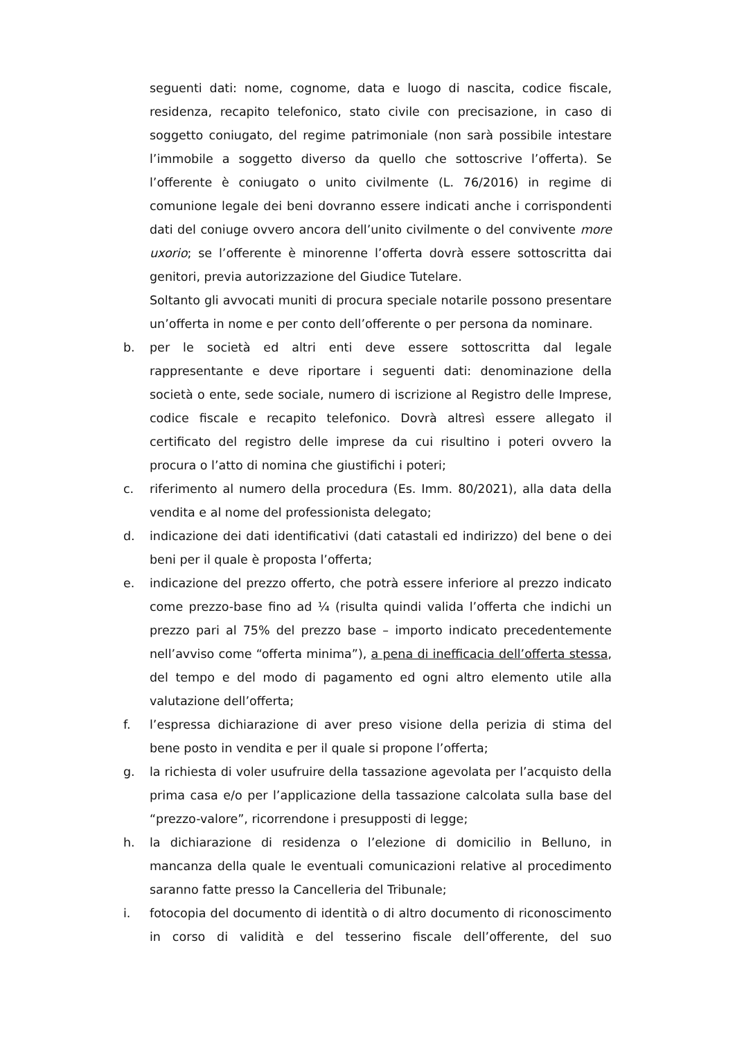seguenti dati: nome, cognome, data e luogo di nascita, codice fiscale, residenza, recapito telefonico, stato civile con precisazione, in caso di soggetto coniugato, del regime patrimoniale (non sarà possibile intestare l’immobile a soggetto diverso da quello che sottoscrive l’offerta). Se l’offerente è coniugato o unito civilmente (L. 76/2016) in regime di comunione legale dei beni dovranno essere indicati anche i corrispondenti dati del coniuge ovvero ancora dell’unito civilmente o del convivente more uxorio; se l’offerente è minorenne l’offerta dovrà essere sottoscritta dai genitori, previa autorizzazione del Giudice Tutelare.
Soltanto gli avvocati muniti di procura speciale notarile possono presentare un’offerta in nome e per conto dell’offerente o per persona da nominare.
b. per le società ed altri enti deve essere sottoscritta dal legale rappresentante e deve riportare i seguenti dati: denominazione della società o ente, sede sociale, numero di iscrizione al Registro delle Imprese, codice fiscale e recapito telefonico. Dovrà altresì essere allegato il certificato del registro delle imprese da cui risultino i poteri ovvero la procura o l’atto di nomina che giustifichi i poteri;
c. riferimento al numero della procedura (Es. Imm. 80/2021), alla data della vendita e al nome del professionista delegato;
d. indicazione dei dati identificativi (dati catastali ed indirizzo) del bene o dei beni per il quale è proposta l’offerta;
e. indicazione del prezzo offerto, che potrà essere inferiore al prezzo indicato come prezzo-base fino ad ¼ (risulta quindi valida l’offerta che indichi un prezzo pari al 75% del prezzo base – importo indicato precedentemente nell’avviso come “offerta minima”), a pena di inefficacia dell’offerta stessa, del tempo e del modo di pagamento ed ogni altro elemento utile alla valutazione dell’offerta;
f. l’espressa dichiarazione di aver preso visione della perizia di stima del bene posto in vendita e per il quale si propone l’offerta;
g. la richiesta di voler usufruire della tassazione agevolata per l’acquisto della prima casa e/o per l’applicazione della tassazione calcolata sulla base del “prezzo-valore”, ricorrendone i presupposti di legge;
h. la dichiarazione di residenza o l’elezione di domicilio in Belluno, in mancanza della quale le eventuali comunicazioni relative al procedimento saranno fatte presso la Cancelleria del Tribunale;
i. fotocopia del documento di identità o di altro documento di riconoscimento in corso di validità e del tesserino fiscale dell’offerente, del suo